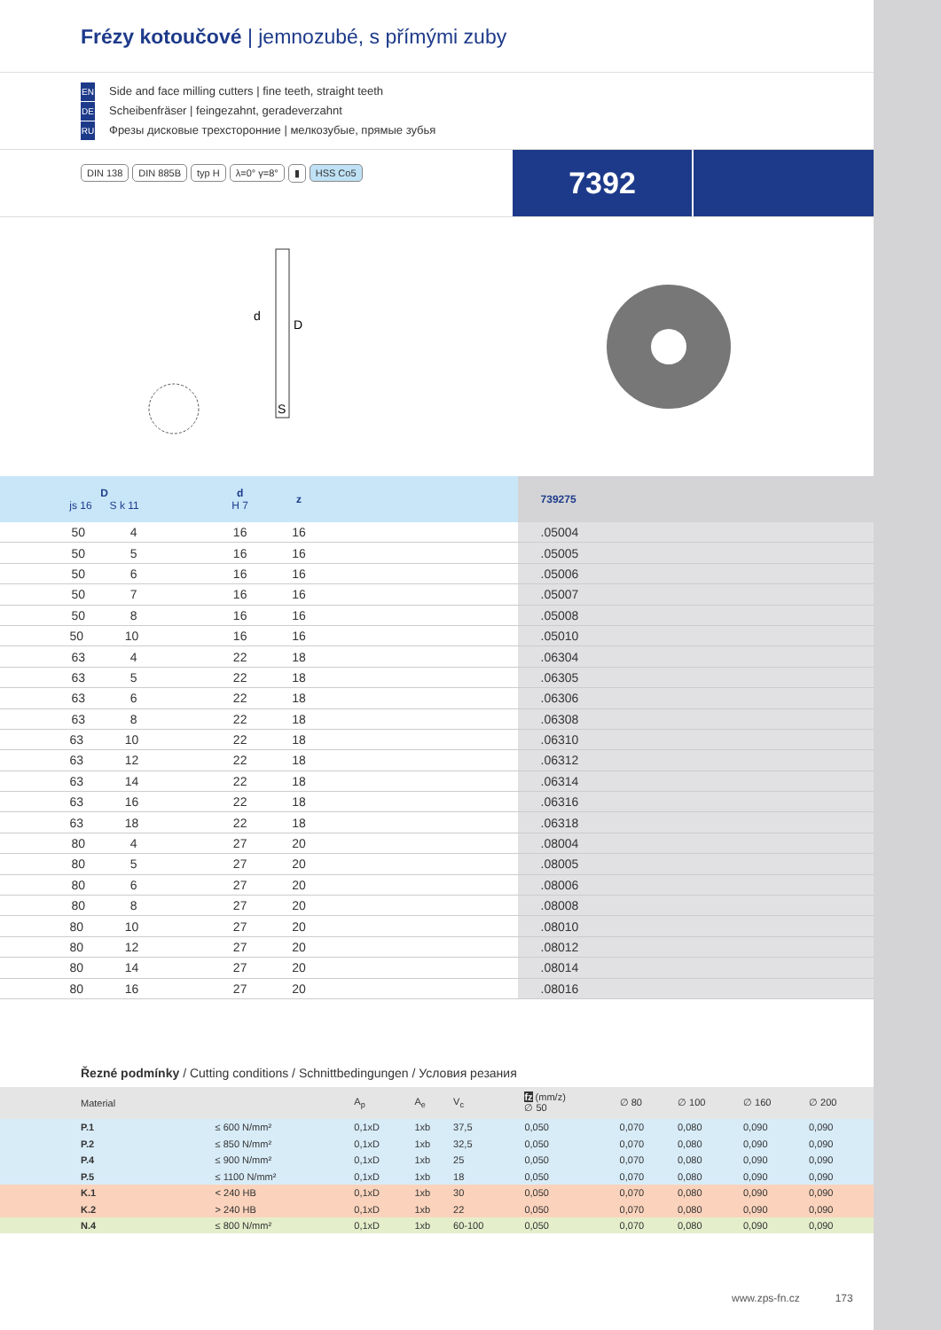Frézy kotoučové | jemnozubé, s přímými zuby
EN Side and face milling cutters | fine teeth, straight teeth
DE Scheibenfräser | feingezahnt, geradeverzahnt
RU Фрезы дисковые трехсторонние | мелкозубые, прямые зубья
DIN 138 DIN 885B typ H λ=0° γ=8° ▮ HSS Co5
7392
d
D
S
| D js 16 S k 11 | d H 7 | z | | 739275 |
| --- | --- | --- | --- | --- |
| 50 4 | 16 | 16 | | .05004 |
| 50 5 | 16 | 16 | | .05005 |
| 50 6 | 16 | 16 | | .05006 |
| 50 7 | 16 | 16 | | .05007 |
| 50 8 | 16 | 16 | | .05008 |
| 50 10 | 16 | 16 | | .05010 |
| 63 4 | 22 | 18 | | .06304 |
| 63 5 | 22 | 18 | | .06305 |
| 63 6 | 22 | 18 | | .06306 |
| 63 8 | 22 | 18 | | .06308 |
| 63 10 | 22 | 18 | | .06310 |
| 63 12 | 22 | 18 | | .06312 |
| 63 14 | 22 | 18 | | .06314 |
| 63 16 | 22 | 18 | | .06316 |
| 63 18 | 22 | 18 | | .06318 |
| 80 4 | 27 | 20 | | .08004 |
| 80 5 | 27 | 20 | | .08005 |
| 80 6 | 27 | 20 | | .08006 |
| 80 8 | 27 | 20 | | .08008 |
| 80 10 | 27 | 20 | | .08010 |
| 80 12 | 27 | 20 | | .08012 |
| 80 14 | 27 | 20 | | .08014 |
| 80 16 | 27 | 20 | | .08016 |
Řezné podmínky / Cutting conditions / Schnittbedingungen / Условия резания
| Material | | A<sub>p</sub> | A<sub>e</sub> | V<sub>c</sub> | fz (mm/z) ∅ 50 | ∅ 80 | ∅ 100 | ∅ 160 | ∅ 200 |
| --- | --- | --- | --- | --- | --- | --- | --- | --- | --- |
| P.1 | ≤ 600 N/mm² | 0,1xD | 1xb | 37,5 | 0,050 | 0,070 | 0,080 | 0,090 | 0,090 |
| P.2 | ≤ 850 N/mm² | 0,1xD | 1xb | 32,5 | 0,050 | 0,070 | 0,080 | 0,090 | 0,090 |
| P.4 | ≤ 900 N/mm² | 0,1xD | 1xb | 25 | 0,050 | 0,070 | 0,080 | 0,090 | 0,090 |
| P.5 | ≤ 1100 N/mm² | 0,1xD | 1xb | 18 | 0,050 | 0,070 | 0,080 | 0,090 | 0,090 |
| K.1 | < 240 HB | 0,1xD | 1xb | 30 | 0,050 | 0,070 | 0,080 | 0,090 | 0,090 |
| K.2 | > 240 HB | 0,1xD | 1xb | 22 | 0,050 | 0,070 | 0,080 | 0,090 | 0,090 |
| N.4 | ≤ 800 N/mm² | 0,1xD | 1xb | 60-100 | 0,050 | 0,070 | 0,080 | 0,090 | 0,090 |
www.zps-fn.cz 173